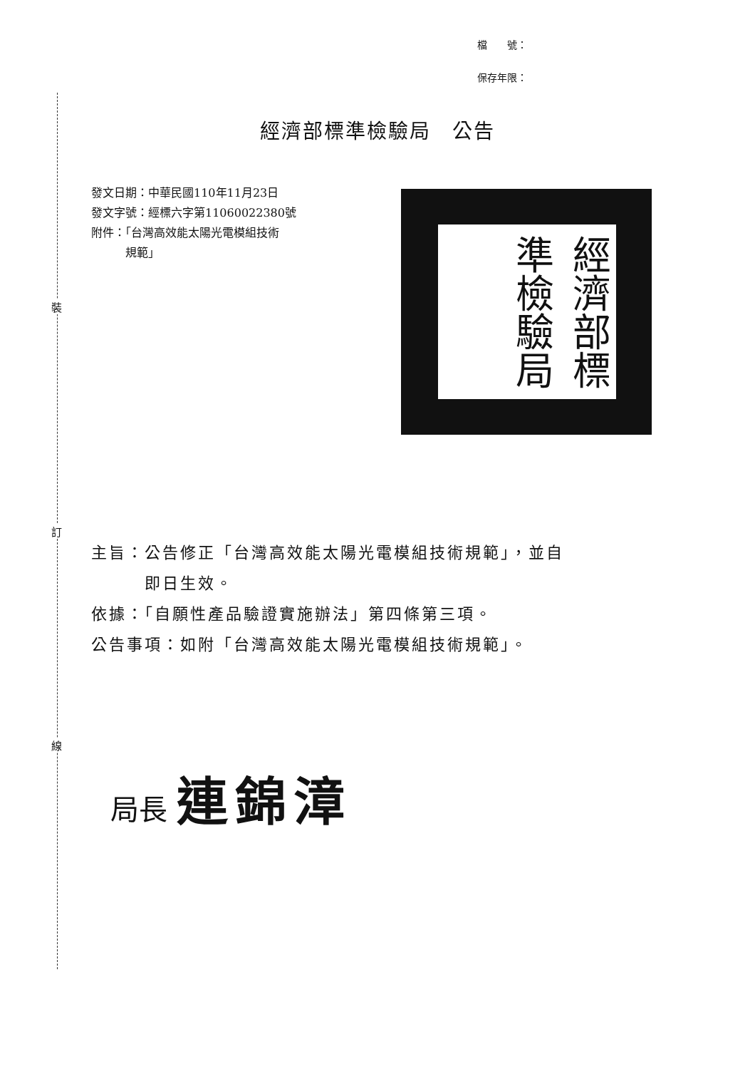裝
訂
線
檔　　號：
保存年限：
經濟部標準檢驗局　公告
發文日期：中華民國110年11月23日
發文字號：經標六字第11060022380號
附件：「台灣高效能太陽光電模組技術
　　　規範」
經濟部標準檢驗局
主旨：公告修正「台灣高效能太陽光電模組技術規範」，並自
　　　即日生效。
依據：「自願性產品驗證實施辦法」第四條第三項。
公告事項：如附「台灣高效能太陽光電模組技術規範」。
局長 連錦漳